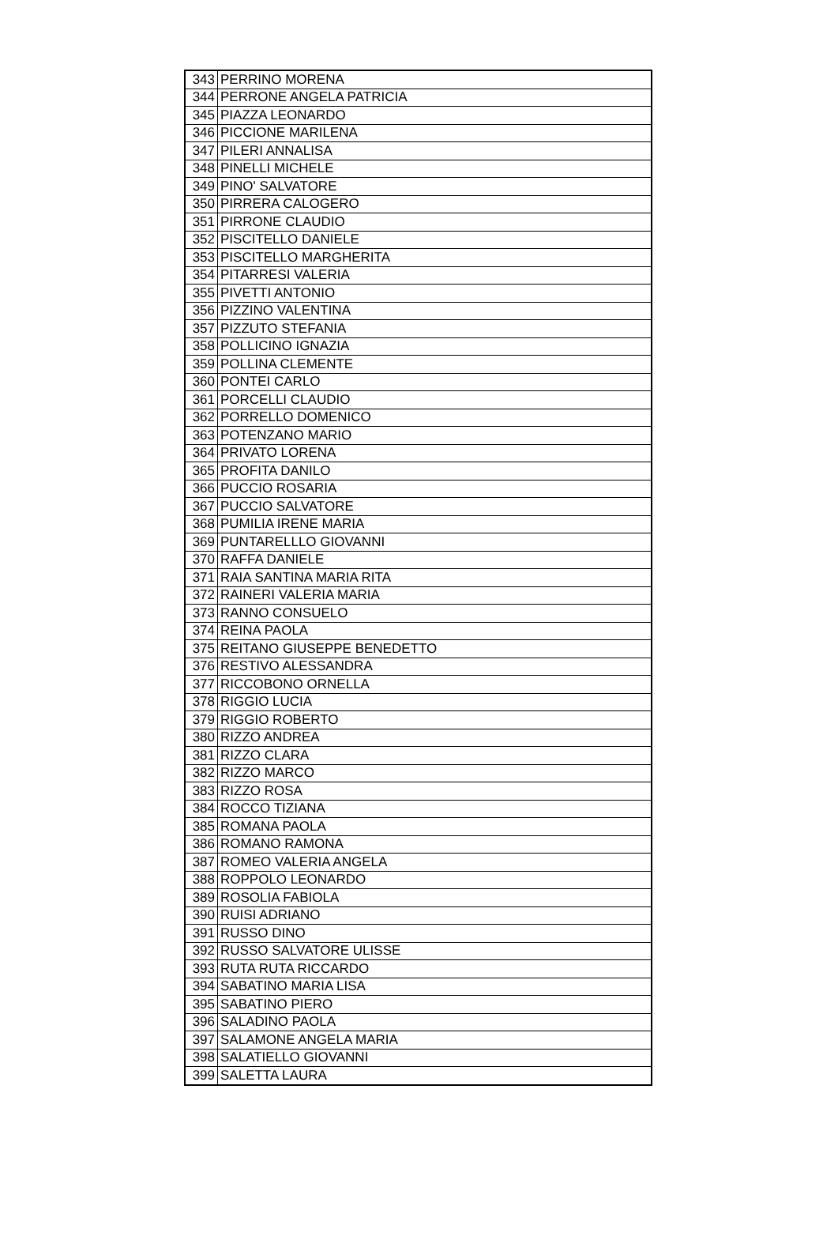| 343 | PERRINO MORENA |
| 344 | PERRONE ANGELA PATRICIA |
| 345 | PIAZZA LEONARDO |
| 346 | PICCIONE MARILENA |
| 347 | PILERI ANNALISA |
| 348 | PINELLI MICHELE |
| 349 | PINO' SALVATORE |
| 350 | PIRRERA CALOGERO |
| 351 | PIRRONE CLAUDIO |
| 352 | PISCITELLO DANIELE |
| 353 | PISCITELLO MARGHERITA |
| 354 | PITARRESI VALERIA |
| 355 | PIVETTI ANTONIO |
| 356 | PIZZINO VALENTINA |
| 357 | PIZZUTO STEFANIA |
| 358 | POLLICINO IGNAZIA |
| 359 | POLLINA CLEMENTE |
| 360 | PONTEI CARLO |
| 361 | PORCELLI CLAUDIO |
| 362 | PORRELLO DOMENICO |
| 363 | POTENZANO MARIO |
| 364 | PRIVATO LORENA |
| 365 | PROFITA DANILO |
| 366 | PUCCIO ROSARIA |
| 367 | PUCCIO SALVATORE |
| 368 | PUMILIA IRENE MARIA |
| 369 | PUNTARELLLO GIOVANNI |
| 370 | RAFFA DANIELE |
| 371 | RAIA SANTINA MARIA RITA |
| 372 | RAINERI VALERIA MARIA |
| 373 | RANNO CONSUELO |
| 374 | REINA PAOLA |
| 375 | REITANO GIUSEPPE BENEDETTO |
| 376 | RESTIVO ALESSANDRA |
| 377 | RICCOBONO ORNELLA |
| 378 | RIGGIO LUCIA |
| 379 | RIGGIO ROBERTO |
| 380 | RIZZO ANDREA |
| 381 | RIZZO CLARA |
| 382 | RIZZO MARCO |
| 383 | RIZZO ROSA |
| 384 | ROCCO TIZIANA |
| 385 | ROMANA PAOLA |
| 386 | ROMANO RAMONA |
| 387 | ROMEO VALERIA ANGELA |
| 388 | ROPPOLO LEONARDO |
| 389 | ROSOLIA FABIOLA |
| 390 | RUISI ADRIANO |
| 391 | RUSSO DINO |
| 392 | RUSSO SALVATORE ULISSE |
| 393 | RUTA RUTA RICCARDO |
| 394 | SABATINO MARIA LISA |
| 395 | SABATINO PIERO |
| 396 | SALADINO PAOLA |
| 397 | SALAMONE ANGELA MARIA |
| 398 | SALATIELLO GIOVANNI |
| 399 | SALETTA LAURA |